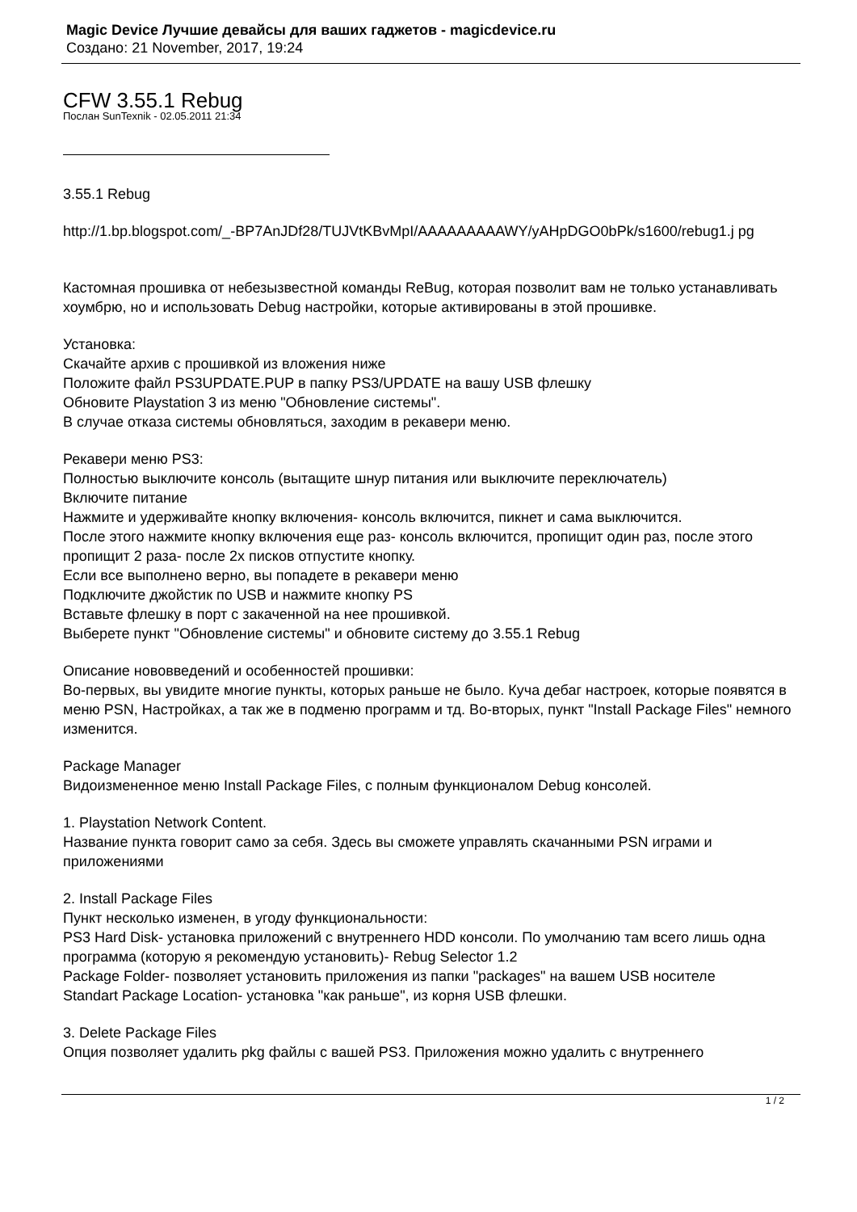Magic Device Лучшие девайсы для ваших гаджетов - magicdevice.ru
Создано: 21 November, 2017, 19:24
CFW 3.55.1 Rebug
Послан SunTexnik - 02.05.2011 21:34
3.55.1 Rebug
http://1.bp.blogspot.com/_-BP7AnJDf28/TUJVtKBvMpI/AAAAAAAAAWY/yAHpDGO0bPk/s1600/rebug1.j pg
Кастомная прошивка от небезызвестной команды ReBug, которая позволит вам не только устанавливать хоумбрю, но и использовать Debug настройки, которые активированы в этой прошивке.
Установка:
Скачайте архив с прошивкой из вложения ниже
Положите файл PS3UPDATE.PUP в папку PS3/UPDATE на вашу USB флешку
Обновите Playstation 3 из меню "Обновление системы".
В случае отказа системы обновляться, заходим в рекавери меню.
Рекавери меню PS3:
Полностью выключите консоль (вытащите шнур питания или выключите переключатель)
Включите питание
Нажмите и удерживайте кнопку включения- консоль включится, пикнет и сама выключится.
После этого нажмите кнопку включения еще раз- консоль включится, пропищит один раз, после этого пропищит 2 раза- после 2х писков отпустите кнопку.
Если все выполнено верно, вы попадете в рекавери меню
Подключите джойстик по USB и нажмите кнопку PS
Вставьте флешку в порт с закаченной на нее прошивкой.
Выберете пункт "Обновление системы" и обновите систему до 3.55.1 Rebug
Описание нововведений и особенностей прошивки:
Во-первых, вы увидите многие пункты, которых раньше не было. Куча дебаг настроек, которые появятся в меню PSN, Настройках, а так же в подменю программ и тд. Во-вторых, пункт "Install Package Files" немного изменится.
Package Manager
Видоизмененное меню Install Package Files, с полным функционалом Debug консолей.
1. Playstation Network Content.
Название пункта говорит само за себя. Здесь вы сможете управлять скачанными PSN играми и приложениями
2. Install Package Files
Пункт несколько изменен, в угоду функциональности:
PS3 Hard Disk- установка приложений с внутреннего HDD консоли. По умолчанию там всего лишь одна программа (которую я рекомендую установить)- Rebug Selector 1.2
Package Folder- позволяет установить приложения из папки "packages" на вашем USB носителе
Standart Package Location- установка "как раньше", из корня USB флешки.
3. Delete Package Files
Опция позволяет удалить pkg файлы с вашей PS3. Приложения можно удалить с внутреннего
1 / 2